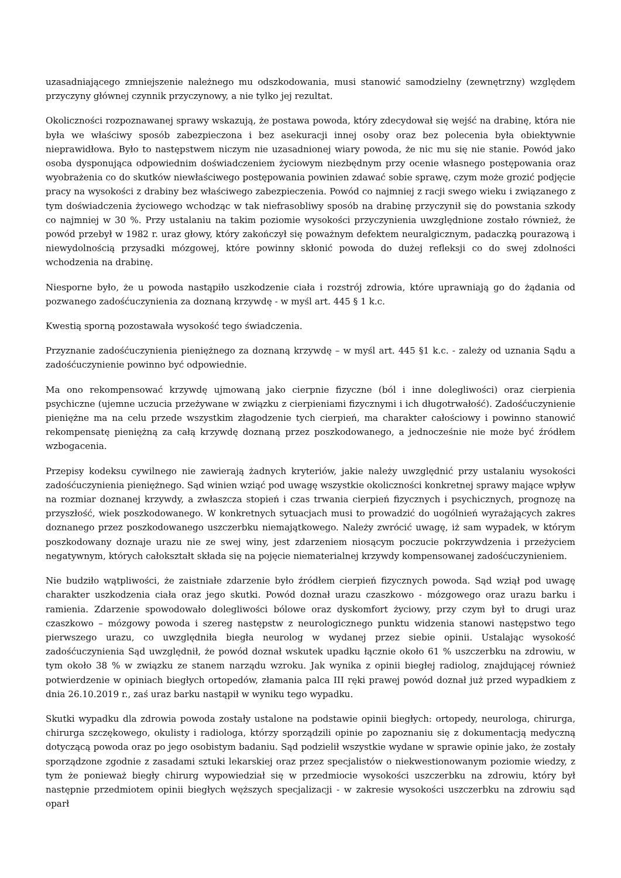uzasadniającego zmniejszenie należnego mu odszkodowania, musi stanowić samodzielny (zewnętrzny) względem przyczyny głównej czynnik przyczynowy, a nie tylko jej rezultat.
Okoliczności rozpoznawanej sprawy wskazują, że postawa powoda, który zdecydował się wejść na drabinę, która nie była we właściwy sposób zabezpieczona i bez asekuracji innej osoby oraz bez polecenia była obiektywnie nieprawidłowa. Było to następstwem niczym nie uzasadnionej wiary powoda, że nic mu się nie stanie. Powód jako osoba dysponująca odpowiednim doświadczeniem życiowym niezbędnym przy ocenie własnego postępowania oraz wyobrażenia co do skutków niewłaściwego postępowania powinien zdawać sobie sprawę, czym może grozić podjęcie pracy na wysokości z drabiny bez właściwego zabezpieczenia. Powód co najmniej z racji swego wieku i związanego z tym doświadczenia życiowego wchodząc w tak niefrasobliwy sposób na drabinę przyczynił się do powstania szkody co najmniej w 30 %. Przy ustalaniu na takim poziomie wysokości przyczynienia uwzględnione zostało również, że powód przebył w 1982 r. uraz głowy, który zakończył się poważnym defektem neuralgicznym, padaczką pourazową i niewydolnością przysadki mózgowej, które powinny skłonić powoda do dużej refleksji co do swej zdolności wchodzenia na drabinę.
Niesporne było, że u powoda nastąpiło uszkodzenie ciała i rozstrój zdrowia, które uprawniają go do żądania od pozwanego zadośćuczynienia za doznaną krzywdę - w myśl art. 445 § 1 k.c.
Kwestią sporną pozostawała wysokość tego świadczenia.
Przyznanie zadośćuczynienia pieniężnego za doznaną krzywdę – w myśl art. 445 §1 k.c. - zależy od uznania Sądu a zadośćuczynienie powinno być odpowiednie.
Ma ono rekompensować krzywdę ujmowaną jako cierpnie fizyczne (ból i inne dolegliwości) oraz cierpienia psychiczne (ujemne uczucia przeżywane w związku z cierpieniami fizycznymi i ich długotrwałość). Zadośćuczynienie pieniężne ma na celu przede wszystkim złagodzenie tych cierpień, ma charakter całościowy i powinno stanowić rekompensatę pieniężną za całą krzywdę doznaną przez poszkodowanego, a jednocześnie nie może być źródłem wzbogacenia.
Przepisy kodeksu cywilnego nie zawierają żadnych kryteriów, jakie należy uwzględnić przy ustalaniu wysokości zadośćuczynienia pieniężnego. Sąd winien wziąć pod uwagę wszystkie okoliczności konkretnej sprawy mające wpływ na rozmiar doznanej krzywdy, a zwłaszcza stopień i czas trwania cierpień fizycznych i psychicznych, prognozę na przyszłość, wiek poszkodowanego. W konkretnych sytuacjach musi to prowadzić do uogólnień wyrażających zakres doznanego przez poszkodowanego uszczerbku niemajątkowego. Należy zwrócić uwagę, iż sam wypadek, w którym poszkodowany doznaje urazu nie ze swej winy, jest zdarzeniem niosącym poczucie pokrzywdzenia i przeżyciem negatywnym, których całokształt składa się na pojęcie niematerialnej krzywdy kompensowanej zadośćuczynieniem.
Nie budziło wątpliwości, że zaistniałe zdarzenie było źródłem cierpień fizycznych powoda. Sąd wziął pod uwagę charakter uszkodzenia ciała oraz jego skutki. Powód doznał urazu czaszkowo - mózgowego oraz urazu barku i ramienia. Zdarzenie spowodowało dolegliwości bólowe oraz dyskomfort życiowy, przy czym był to drugi uraz czaszkowo – mózgowy powoda i szereg następstw z neurologicznego punktu widzenia stanowi następstwo tego pierwszego urazu, co uwzględniła biegła neurolog w wydanej przez siebie opinii. Ustalając wysokość zadośćuczynienia Sąd uwzględnił, że powód doznał wskutek upadku łącznie około 61 % uszczerbku na zdrowiu, w tym około 38 % w związku ze stanem narządu wzroku. Jak wynika z opinii biegłej radiolog, znajdującej również potwierdzenie w opiniach biegłych ortopedów, złamania palca III ręki prawej powód doznał już przed wypadkiem z dnia 26.10.2019 r., zaś uraz barku nastąpił w wyniku tego wypadku.
Skutki wypadku dla zdrowia powoda zostały ustalone na podstawie opinii biegłych: ortopedy, neurologa, chirurga, chirurga szczękowego, okulisty i radiologa, którzy sporządzili opinie po zapoznaniu się z dokumentacją medyczną dotyczącą powoda oraz po jego osobistym badaniu. Sąd podzielił wszystkie wydane w sprawie opinie jako, że zostały sporządzone zgodnie z zasadami sztuki lekarskiej oraz przez specjalistów o niekwestionowanym poziomie wiedzy, z tym że ponieważ biegły chirurg wypowiedział się w przedmiocie wysokości uszczerbku na zdrowiu, który był następnie przedmiotem opinii biegłych węższych specjalizacji - w zakresie wysokości uszczerbku na zdrowiu sąd oparł